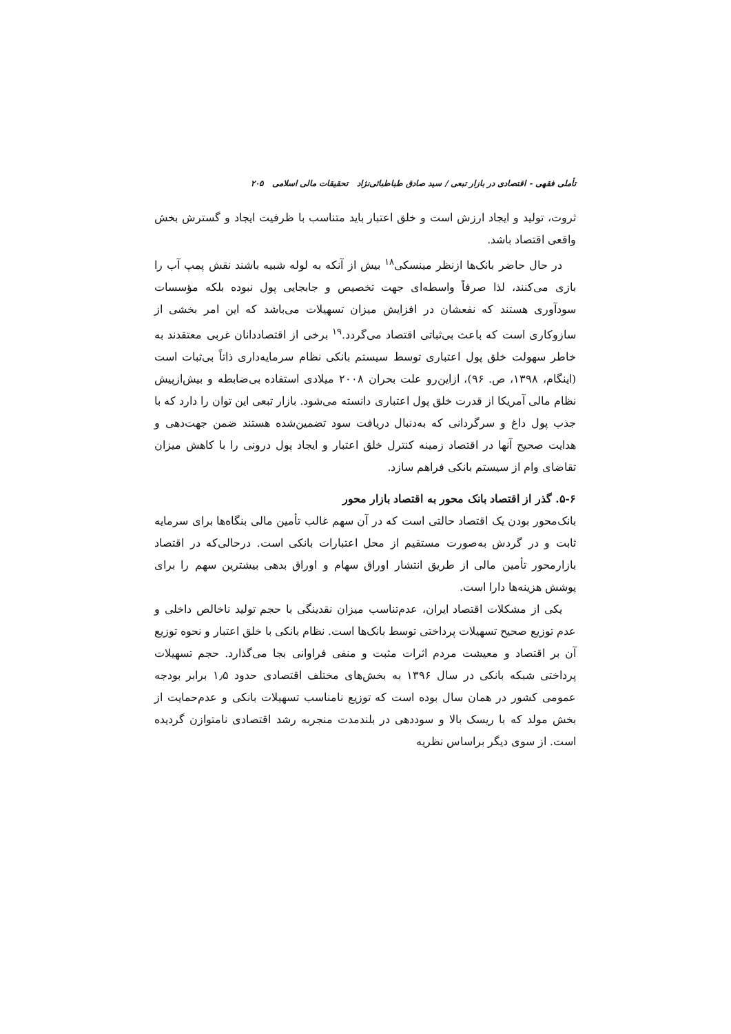تأملی فقهی - اقتصادی در بازار تبعی / سید صادق طباطبائی‌نژاد تحقیقات مالی اسلامی ۲۰۵
ثروت، تولید و ایجاد ارزش است و خلق اعتبار باید متناسب با ظرفیت ایجاد و گسترش بخش واقعی اقتصاد باشد.
در حال حاضر بانک‌ها ازنظر مینسکی<sup>۱۸</sup> بیش از آنکه به لوله شبیه باشند نقش پمپ آب را بازی می‌کنند، لذا صرفاً واسطه‌ای جهت تخصیص و جابجایی پول نبوده بلکه مؤسسات سودآوری هستند که نفعشان در افزایش میزان تسهیلات می‌باشد که این امر بخشی از سازوکاری است که باعث بی‌ثباتی اقتصاد می‌گردد.<sup>۱۹</sup> برخی از اقتصاددانان غربی معتقدند به خاطر سهولت خلق پول اعتباری توسط سیستم بانکی نظام سرمایه‌داری ذاتاً بی‌ثبات است (اینگام، ۱۳۹۸، ص. ۹۶)، ازاین‌رو علت بحران ۲۰۰۸ میلادی استفاده بی‌ضابطه و بیش‌ازپیش نظام مالی آمریکا از قدرت خلق پول اعتباری دانسته می‌شود. بازار تبعی این توان را دارد که با جذب پول داغ و سرگردانی که به‌دنبال دریافت سود تضمین‌شده هستند ضمن جهت‌دهی و هدایت صحیح آنها در اقتصاد زمینه کنترل خلق اعتبار و ایجاد پول درونی را با کاهش میزان تقاضای وام از سیستم بانکی فراهم سازد.
۵-۶. گذر از اقتصاد بانک محور به اقتصاد بازار محور
بانک‌محور بودن یک اقتصاد حالتی است که در آن سهم غالب تأمین مالی بنگاه‌ها برای سرمایه ثابت و در گردش به‌صورت مستقیم از محل اعتبارات بانکی است. درحالی‌که در اقتصاد بازارمحور تأمین مالی از طریق انتشار اوراق سهام و اوراق بدهی بیشترین سهم را برای پوشش هزینه‌ها دارا است.
یکی از مشکلات اقتصاد ایران، عدم‌تناسب میزان نقدینگی با حجم تولید ناخالص داخلی و عدم توزیع صحیح تسهیلات پرداختی توسط بانک‌ها است. نظام بانکی با خلق اعتبار و نحوه توزیع آن بر اقتصاد و معیشت مردم اثرات مثبت و منفی فراوانی بجا می‌گذارد. حجم تسهیلات پرداختی شبکه بانکی در سال ۱۳۹۶ به بخش‌های مختلف اقتصادی حدود ۱٫۵ برابر بودجه عمومی کشور در همان سال بوده است که توزیع نامناسب تسهیلات بانکی و عدم‌حمایت از بخش مولد که با ریسک بالا و سوددهی در بلندمدت منجربه رشد اقتصادی نامتوازن گردیده است. از سوی دیگر براساس نظریه